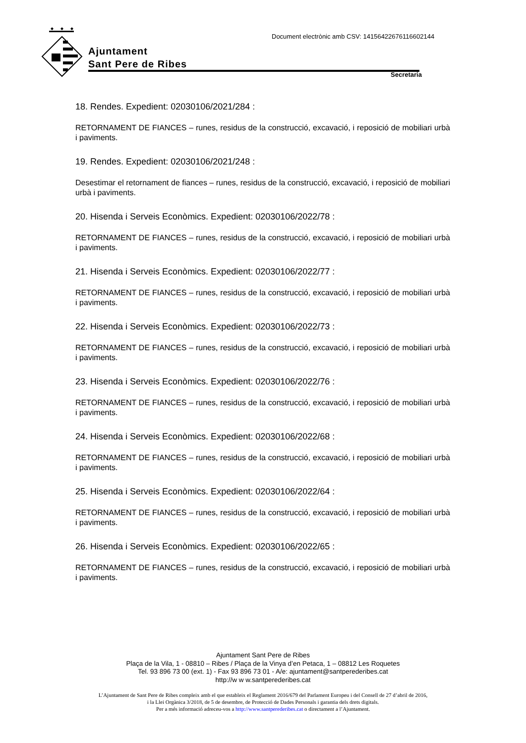Document electrònic amb CSV: 14156422676116602144
Ajuntament
Sant Pere de Ribes
Secretaria
18. Rendes. Expedient: 02030106/2021/284 :
RETORNAMENT DE FIANCES – runes, residus de la construcció, excavació, i reposició de mobiliari urbà i paviments.
19. Rendes. Expedient: 02030106/2021/248 :
Desestimar el retornament de fiances – runes, residus de la construcció, excavació, i reposició de mobiliari urbà i paviments.
20. Hisenda i Serveis Econòmics. Expedient: 02030106/2022/78 :
RETORNAMENT DE FIANCES – runes, residus de la construcció, excavació, i reposició de mobiliari urbà i paviments.
21. Hisenda i Serveis Econòmics. Expedient: 02030106/2022/77 :
RETORNAMENT DE FIANCES – runes, residus de la construcció, excavació, i reposició de mobiliari urbà i paviments.
22. Hisenda i Serveis Econòmics. Expedient: 02030106/2022/73 :
RETORNAMENT DE FIANCES – runes, residus de la construcció, excavació, i reposició de mobiliari urbà i paviments.
23. Hisenda i Serveis Econòmics. Expedient: 02030106/2022/76 :
RETORNAMENT DE FIANCES – runes, residus de la construcció, excavació, i reposició de mobiliari urbà i paviments.
24. Hisenda i Serveis Econòmics. Expedient: 02030106/2022/68 :
RETORNAMENT DE FIANCES – runes, residus de la construcció, excavació, i reposició de mobiliari urbà i paviments.
25. Hisenda i Serveis Econòmics. Expedient: 02030106/2022/64 :
RETORNAMENT DE FIANCES – runes, residus de la construcció, excavació, i reposició de mobiliari urbà i paviments.
26. Hisenda i Serveis Econòmics. Expedient: 02030106/2022/65 :
RETORNAMENT DE FIANCES – runes, residus de la construcció, excavació, i reposició de mobiliari urbà i paviments.
Ajuntament Sant Pere de Ribes
Plaça de la Vila, 1 - 08810 – Ribes / Plaça de la Vinya d’en Petaca, 1 – 08812 Les Roquetes
Tel. 93 896 73 00 (ext. 1) - Fax 93 896 73 01 - A/e: ajuntament@santperederibes.cat
http://w w w.santperederibes.cat
L’Ajuntament de Sant Pere de Ribes compleix amb el que estableix el Reglament 2016/679 del Parlament Europeu i del Consell de 27 d’abril de 2016,
i la Llei Orgànica 3/2018, de 5 de desembre, de Protecció de Dades Personals i garantia dels drets digitals.
Per a més informació adreceu-vos a http://www.santperederibes.cat o directament a l’Ajuntament.